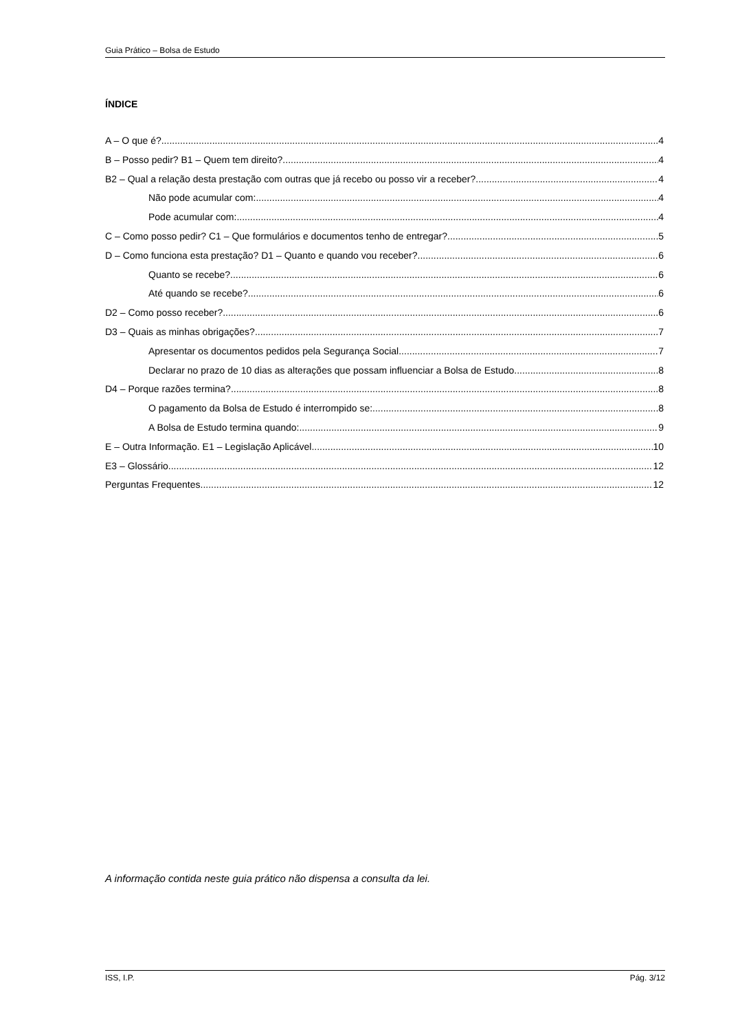Guia Prático – Bolsa de Estudo
ÍNDICE
A – O que é? 4
B – Posso pedir? B1 – Quem tem direito? 4
B2 – Qual a relação desta prestação com outras que já recebo ou posso vir a receber? 4
Não pode acumular com: 4
Pode acumular com: 4
C – Como posso pedir? C1 – Que formulários e documentos tenho de entregar? 5
D – Como funciona esta prestação? D1 – Quanto e quando vou receber? 6
Quanto se recebe? 6
Até quando se recebe? 6
D2 – Como posso receber? 6
D3 – Quais as minhas obrigações? 7
Apresentar os documentos pedidos pela Segurança Social 7
Declarar no prazo de 10 dias as alterações que possam influenciar a Bolsa de Estudo 8
D4 – Porque razões termina? 8
O pagamento da Bolsa de Estudo é interrompido se: 8
A Bolsa de Estudo termina quando: 9
E – Outra Informação. E1 – Legislação Aplicável 10
E3 – Glossário 12
Perguntas Frequentes 12
A informação contida neste guia prático não dispensa a consulta da lei.
ISS, I.P. Pág. 3/12